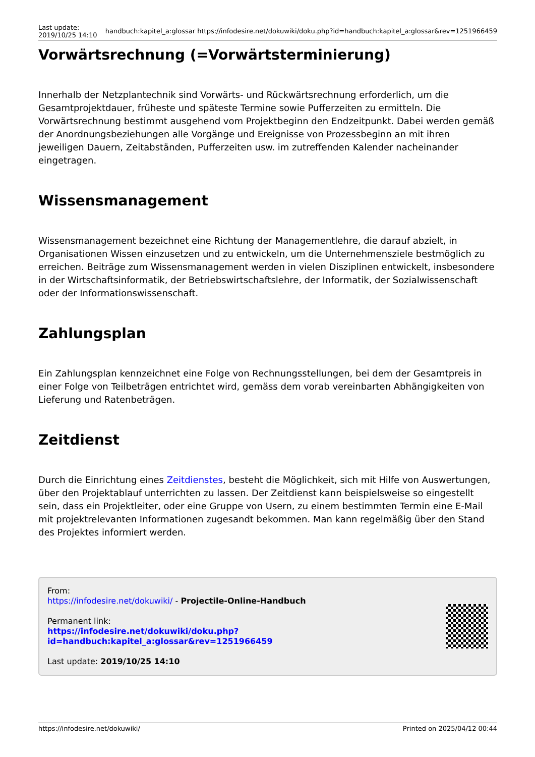Last update:
2019/10/25 14:10
handbuch:kapitel_a:glossar https://infodesire.net/dokuwiki/doku.php?id=handbuch:kapitel_a:glossar&rev=1251966459
Vorwärtsrechnung (=Vorwärtsterminierung)
Innerhalb der Netzplantechnik sind Vorwärts- und Rückwärtsrechnung erforderlich, um die Gesamtprojektdauer, früheste und späteste Termine sowie Pufferzeiten zu ermitteln. Die Vorwärtsrechnung bestimmt ausgehend vom Projektbeginn den Endzeitpunkt. Dabei werden gemäß der Anordnungsbeziehungen alle Vorgänge und Ereignisse von Prozessbeginn an mit ihren jeweiligen Dauern, Zeitabständen, Pufferzeiten usw. im zutreffenden Kalender nacheinander eingetragen.
Wissensmanagement
Wissensmanagement bezeichnet eine Richtung der Managementlehre, die darauf abzielt, in Organisationen Wissen einzusetzen und zu entwickeln, um die Unternehmensziele bestmöglich zu erreichen. Beiträge zum Wissensmanagement werden in vielen Disziplinen entwickelt, insbesondere in der Wirtschaftsinformatik, der Betriebswirtschaftslehre, der Informatik, der Sozialwissenschaft oder der Informationswissenschaft.
Zahlungsplan
Ein Zahlungsplan kennzeichnet eine Folge von Rechnungsstellungen, bei dem der Gesamtpreis in einer Folge von Teilbeträgen entrichtet wird, gemäss dem vorab vereinbarten Abhängigkeiten von Lieferung und Ratenbeträgen.
Zeitdienst
Durch die Einrichtung eines Zeitdienstes, besteht die Möglichkeit, sich mit Hilfe von Auswertungen, über den Projektablauf unterrichten zu lassen. Der Zeitdienst kann beispielsweise so eingestellt sein, dass ein Projektleiter, oder eine Gruppe von Usern, zu einem bestimmten Termin eine E-Mail mit projektrelevanten Informationen zugesandt bekommen. Man kann regelmäßig über den Stand des Projektes informiert werden.
From:
https://infodesire.net/dokuwiki/ - Projectile-Online-Handbuch
Permanent link:
https://infodesire.net/dokuwiki/doku.php?id=handbuch:kapitel_a:glossar&rev=1251966459
Last update: 2019/10/25 14:10
https://infodesire.net/dokuwiki/ Printed on 2025/04/12 00:44